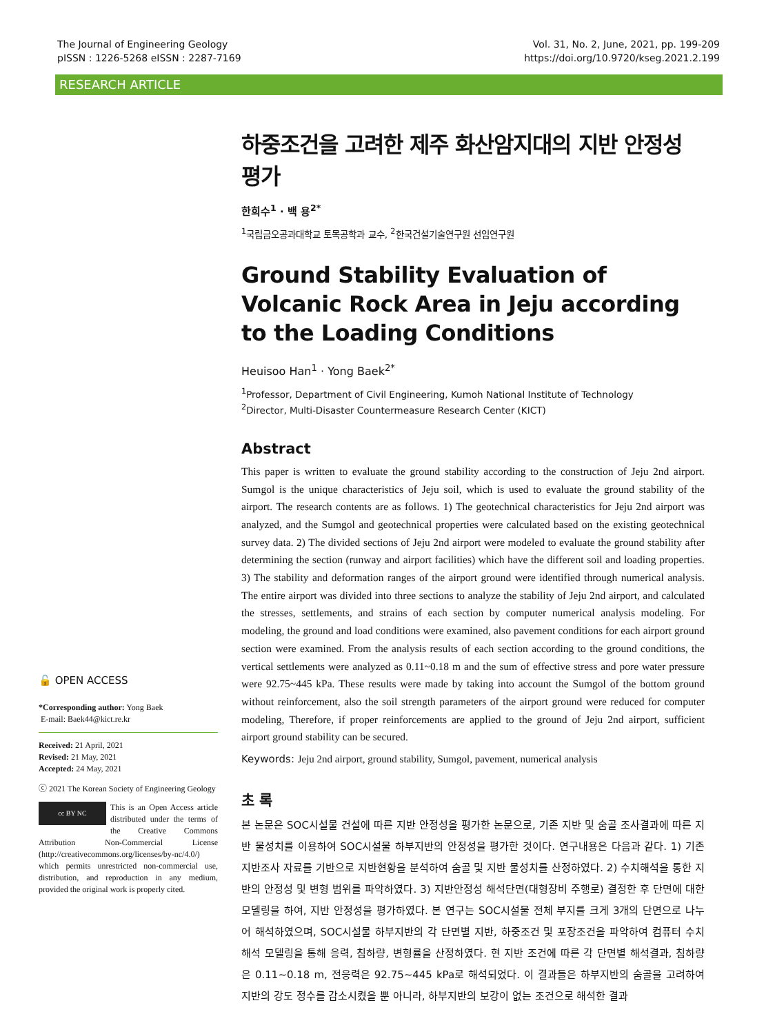The Journal of Engineering Geology
pISSN : 1226-5268 eISSN : 2287-7169
Vol. 31, No. 2, June, 2021, pp. 199-209
https://doi.org/10.9720/kseg.2021.2.199
RESEARCH ARTICLE
🔓 OPEN ACCESS
*Corresponding author: Yong Baek
E-mail: Baek44@kict.re.kr
Received: 21 April, 2021
Revised: 21 May, 2021
Accepted: 24 May, 2021
ⓒ 2021 The Korean Society of Engineering Geology
cc BY NC This is an Open Access article distributed under the terms of the Creative Commons Attribution Non-Commercial License (http://creativecommons.org/licenses/by-nc/4.0/) which permits unrestricted non-commercial use, distribution, and reproduction in any medium, provided the original work is properly cited.
하중조건을 고려한 제주 화산암지대의 지반 안정성 평가
한희수<sup>1</sup> · 백 용<sup>2*</sup>
<sup>1</sup> 국립금오공과대학교 토목공학과 교수, <sup>2</sup>한국건설기술연구원 선임연구원
Ground Stability Evaluation of Volcanic Rock Area in Jeju according to the Loading Conditions
Heuisoo Han<sup>1</sup> · Yong Baek<sup>2*</sup>
<sup>1</sup> Professor, Department of Civil Engineering, Kumoh National Institute of Technology
<sup>2</sup> Director, Multi-Disaster Countermeasure Research Center (KICT)
Abstract
This paper is written to evaluate the ground stability according to the construction of Jeju 2nd airport. Sumgol is the unique characteristics of Jeju soil, which is used to evaluate the ground stability of the airport. The research contents are as follows. 1) The geotechnical characteristics for Jeju 2nd airport was analyzed, and the Sumgol and geotechnical properties were calculated based on the existing geotechnical survey data. 2) The divided sections of Jeju 2nd airport were modeled to evaluate the ground stability after determining the section (runway and airport facilities) which have the different soil and loading properties. 3) The stability and deformation ranges of the airport ground were identified through numerical analysis. The entire airport was divided into three sections to analyze the stability of Jeju 2nd airport, and calculated the stresses, settlements, and strains of each section by computer numerical analysis modeling. For modeling, the ground and load conditions were examined, also pavement conditions for each airport ground section were examined. From the analysis results of each section according to the ground conditions, the vertical settlements were analyzed as 0.11~0.18 m and the sum of effective stress and pore water pressure were 92.75~445 kPa. These results were made by taking into account the Sumgol of the bottom ground without reinforcement, also the soil strength parameters of the airport ground were reduced for computer modeling, Therefore, if proper reinforcements are applied to the ground of Jeju 2nd airport, sufficient airport ground stability can be secured.
Keywords: Jeju 2nd airport, ground stability, Sumgol, pavement, numerical analysis
초 록
본 논문은 SOC시설물 건설에 따른 지반 안정성을 평가한 논문으로, 기존 지반 및 숨골 조사결과에 따른 지반 물성치를 이용하여 SOC시설물 하부지반의 안정성을 평가한 것이다. 연구내용은 다음과 같다. 1) 기존 지반조사 자료를 기반으로 지반현황을 분석하여 숨골 및 지반 물성치를 산정하였다. 2) 수치해석을 통한 지반의 안정성 및 변형 범위를 파악하였다. 3) 지반안정성 해석단면(대형장비 주행로) 결정한 후 단면에 대한 모델링을 하여, 지반 안정성을 평가하였다. 본 연구는 SOC시설물 전체 부지를 크게 3개의 단면으로 나누어 해석하였으며, SOC시설물 하부지반의 각 단면별 지반, 하중조건 및 포장조건을 파악하여 컴퓨터 수치해석 모델링을 통해 응력, 침하량, 변형률을 산정하였다. 현 지반 조건에 따른 각 단면별 해석결과, 침하량은 0.11~0.18 m, 전응력은 92.75~445 kPa로 해석되었다. 이 결과들은 하부지반의 숨골을 고려하여 지반의 강도 정수를 감소시켰을 뿐 아니라, 하부지반의 보강이 없는 조건으로 해석한 결과